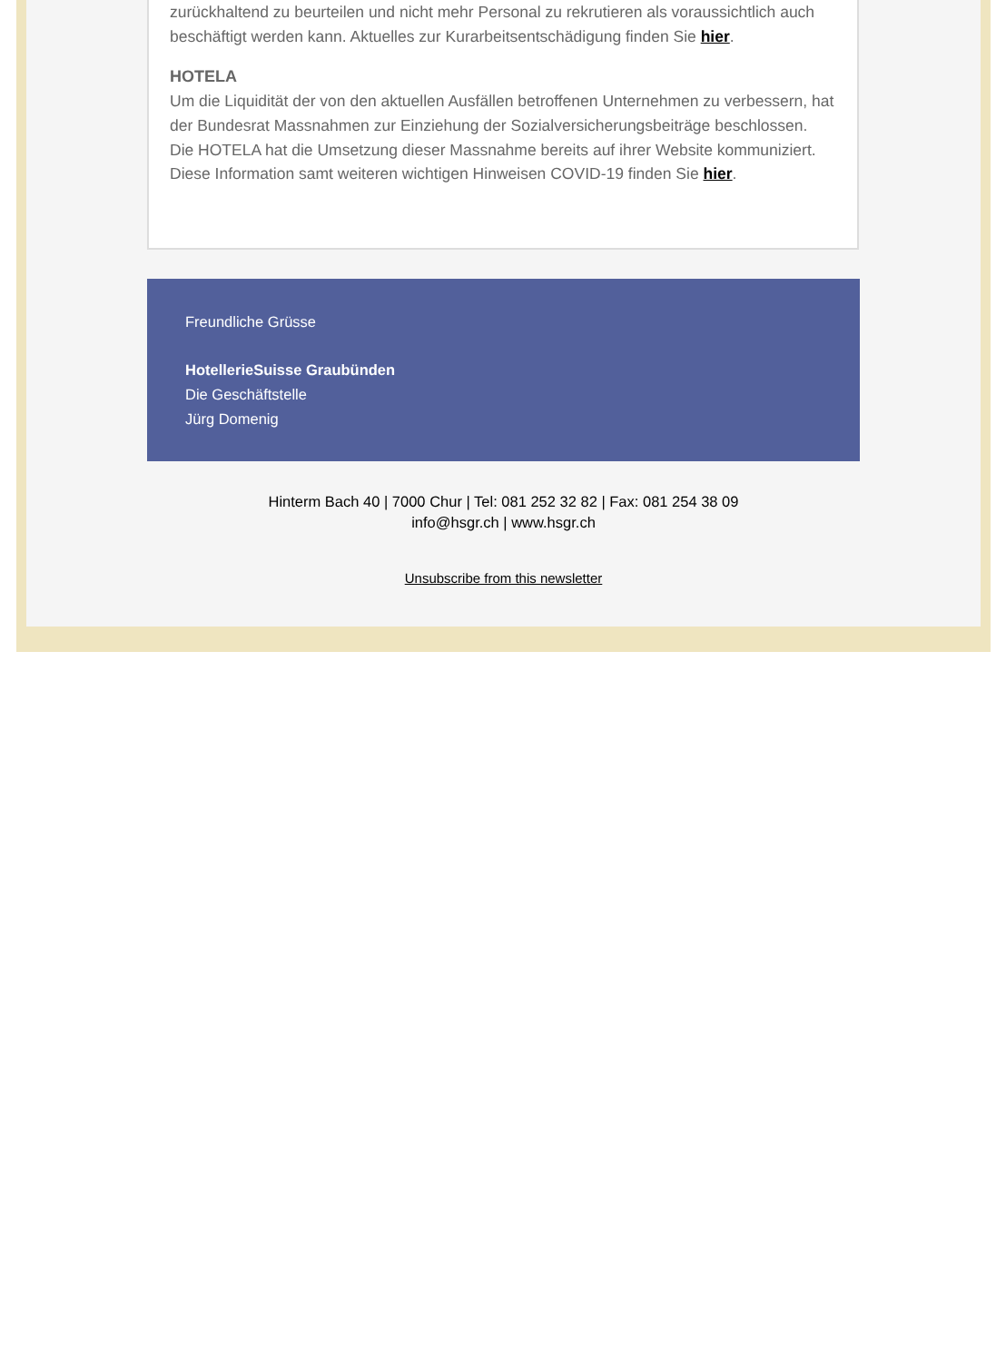zurückhaltend zu beurteilen und nicht mehr Personal zu rekrutieren als voraussichtlich auch beschäftigt werden kann. Aktuelles zur Kurarbeitsentschädigung finden Sie hier.
HOTELA
Um die Liquidität der von den aktuellen Ausfällen betroffenen Unternehmen zu verbessern, hat der Bundesrat Massnahmen zur Einziehung der Sozialversicherungsbeiträge beschlossen. Die HOTELA hat die Umsetzung dieser Massnahme bereits auf ihrer Website kommuniziert. Diese Information samt weiteren wichtigen Hinweisen COVID-19 finden Sie hier.
Freundliche Grüsse
HotellerieSuisse Graubünden
Die Geschäftstelle
Jürg Domenig
Hinterm Bach 40 | 7000 Chur | Tel: 081 252 32 82 | Fax: 081 254 38 09
info@hsgr.ch | www.hsgr.ch
Unsubscribe from this newsletter